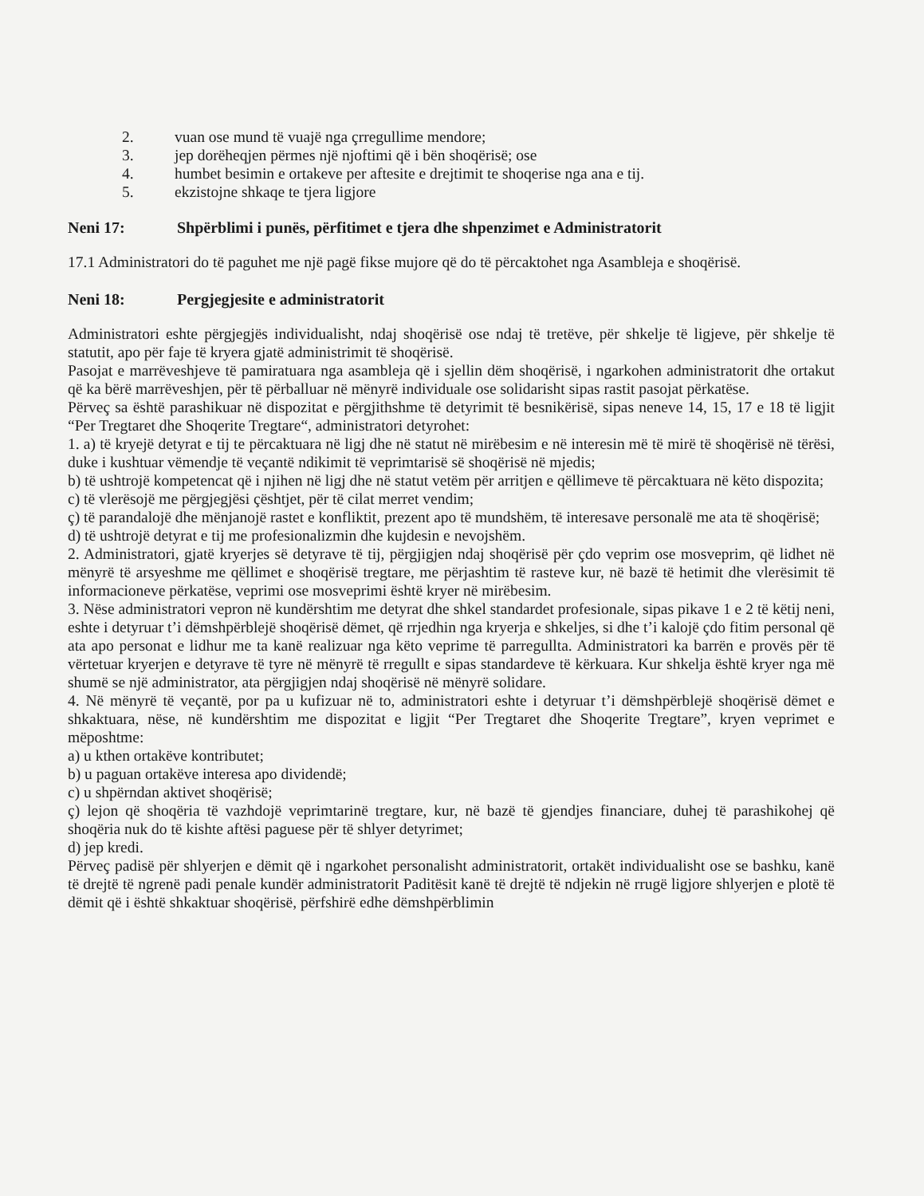2. vuan ose mund të vuajë nga çrregullime mendore;
3. jep dorëheqjen përmes një njoftimi që i bën shoqërisë; ose
4. humbet besimin e ortakeve per aftesite e drejtimit te shoqerise nga ana e tij.
5. ekzistojne shkaqe te tjera ligjore
Neni 17: Shpërblimi i punës, përfitimet e tjera dhe shpenzimet e Administratorit
17.1 Administratori do të paguhet me një pagë fikse mujore që do të përcaktohet nga Asambleja e shoqërisë.
Neni 18: Pergjegjesite e administratorit
Administratori eshte përgjegjës individualisht, ndaj shoqërisë ose ndaj të tretëve, për shkelje të ligjeve, për shkelje të statutit, apo për faje të kryera gjatë administrimit të shoqërisë.
Pasojat e marrëveshjeve të pamiratuara nga asambleja që i sjellin dëm shoqërisë, i ngarkohen administratorit dhe ortakut që ka bërë marrëveshjen, për të përballuar në mënyrë individuale ose solidarisht sipas rastit pasojat përkatëse.
Përveç sa është parashikuar në dispozitat e përgjithshme të detyrimit të besnikërisë, sipas neneve 14, 15, 17 e 18 të ligjit “Per Tregtaret dhe Shoqerite Tregtare“, administratori detyrohet:
1. a) të kryejë detyrat e tij te përcaktuara në ligj dhe në statut në mirëbesim e në interesin më të mirë të shoqërisë në tërësi, duke i kushtuar vëmendje të veçantë ndikimit të veprimtarisë së shoqërisë në mjedis;
b) të ushtrojë kompetencat që i njihen në ligj dhe në statut vetëm për arritjen e qëllimeve të përcaktuara në këto dispozita;
c) të vlerësojë me përgjegjësi çështjet, për të cilat merret vendim;
ç) të parandalojë dhe mënjanojë rastet e konfliktit, prezent apo të mundshëm, të interesave personalë me ata të shoqërisë;
d) të ushtrojë detyrat e tij me profesionalizmin dhe kujdesin e nevojshëm.
2. Administratori, gjatë kryerjes së detyrave të tij, përgjigjen ndaj shoqërisë për çdo veprim ose mosveprim, që lidhet në mënyrë të arsyeshme me qëllimet e shoqërisë tregtare, me përjashtim të rasteve kur, në bazë të hetimit dhe vlerësimit të informacioneve përkatëse, veprimi ose mosveprimi është kryer në mirëbesim.
3. Nëse administratori vepron në kundërshtim me detyrat dhe shkel standardet profesionale, sipas pikave 1 e 2 të këtij neni, eshte i detyruar t’i dëmshpërblejë shoqërisë dëmet, që rrjedhin nga kryerja e shkeljes, si dhe t’i kalojë çdo fitim personal që ata apo personat e lidhur me ta kanë realizuar nga këto veprime të parregullta. Administratori ka barrën e provës për të vërtetuar kryerjen e detyrave të tyre në mënyrë të rregullt e sipas standardeve të kërkuara. Kur shkelja është kryer nga më shumë se një administrator, ata përgjigjen ndaj shoqërisë në mënyrë solidare.
4. Në mënyrë të veçantë, por pa u kufizuar në to, administratori eshte i detyruar t’i dëmshpërblejë shoqërisë dëmet e shkaktuara, nëse, në kundërshtim me dispozitat e ligjit “Per Tregtaret dhe Shoqerite Tregtare”, kryen veprimet e mëposhtme:
a) u kthen ortakëve kontributet;
b) u paguan ortakëve interesa apo dividendë;
c) u shpërndan aktivet shoqërisë;
ç) lejon që shoqëria të vazhdojë veprimtarinë tregtare, kur, në bazë të gjendjes financiare, duhej të parashikohej që shoqëria nuk do të kishte aftësi paguese për të shlyer detyrimet;
d) jep kredi.
Përveç padisë për shlyerjen e dëmit që i ngarkohet personalisht administratorit, ortakët individualisht ose se bashku, kanë të drejtë të ngrenë padi penale kundër administratorit Paditësit kanë të drejtë të ndjekin në rrugë ligjore shlyerjen e plotë të dëmit që i është shkaktuar shoqërisë, përfshirë edhe dëmshpërblimin